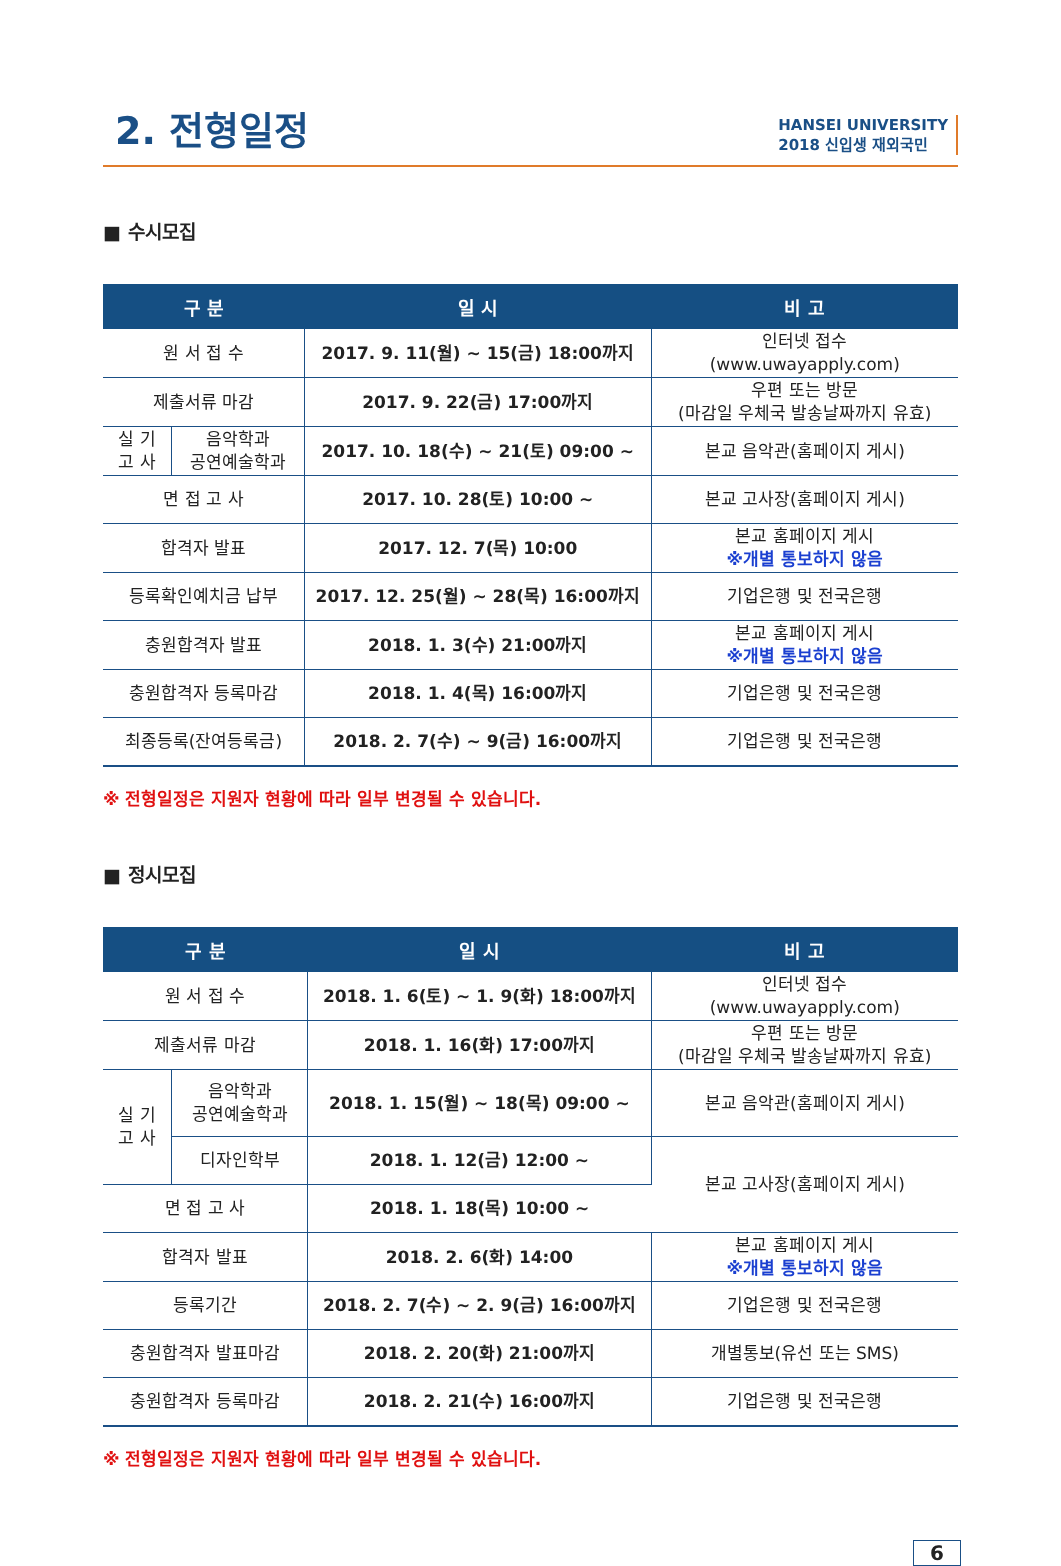2. 전형일정
HANSEI UNIVERSITY
2018 신입생 재외국민
■ 수시모집
| 구 분 | | 일 시 | 비 고 |
| --- | --- | --- | --- |
| 원 서 접 수 | | 2017. 9. 11(월) ~ 15(금) 18:00까지 | 인터넷 접수 (www.uwayapply.com) |
| 제출서류 마감 | | 2017. 9. 22(금) 17:00까지 | 우편 또는 방문 (마감일 우체국 발송날짜까지 유효) |
| 실 기 고 사 | 음악학과 공연예술학과 | 2017. 10. 18(수) ~ 21(토) 09:00 ~ | 본교 음악관(홈페이지 게시) |
| 면 접 고 사 | | 2017. 10. 28(토) 10:00 ~ | 본교 고사장(홈페이지 게시) |
| 합격자 발표 | | 2017. 12. 7(목) 10:00 | 본교 홈페이지 게시 ※개별 통보하지 않음 |
| 등록확인예치금 납부 | | 2017. 12. 25(월) ~ 28(목) 16:00까지 | 기업은행 및 전국은행 |
| 충원합격자 발표 | | 2018. 1. 3(수) 21:00까지 | 본교 홈페이지 게시 ※개별 통보하지 않음 |
| 충원합격자 등록마감 | | 2018. 1. 4(목) 16:00까지 | 기업은행 및 전국은행 |
| 최종등록(잔여등록금) | | 2018. 2. 7(수) ~ 9(금) 16:00까지 | 기업은행 및 전국은행 |
※ 전형일정은 지원자 현황에 따라 일부 변경될 수 있습니다.
■ 정시모집
| 구 분 | | 일 시 | 비 고 |
| --- | --- | --- | --- |
| 원 서 접 수 | | 2018. 1. 6(토) ~ 1. 9(화) 18:00까지 | 인터넷 접수 (www.uwayapply.com) |
| 제출서류 마감 | | 2018. 1. 16(화) 17:00까지 | 우편 또는 방문 (마감일 우체국 발송날짜까지 유효) |
| 실 기 고 사 | 음악학과 공연예술학과 | 2018. 1. 15(월) ~ 18(목) 09:00 ~ | 본교 음악관(홈페이지 게시) |
| | 디자인학부 | 2018. 1. 12(금) 12:00 ~ | 본교 고사장(홈페이지 게시) |
| 면 접 고 사 | | 2018. 1. 18(목) 10:00 ~ | |
| 합격자 발표 | | 2018. 2. 6(화) 14:00 | 본교 홈페이지 게시 ※개별 통보하지 않음 |
| 등록기간 | | 2018. 2. 7(수) ~ 2. 9(금) 16:00까지 | 기업은행 및 전국은행 |
| 충원합격자 발표마감 | | 2018. 2. 20(화) 21:00까지 | 개별통보(유선 또는 SMS) |
| 충원합격자 등록마감 | | 2018. 2. 21(수) 16:00까지 | 기업은행 및 전국은행 |
※ 전형일정은 지원자 현황에 따라 일부 변경될 수 있습니다.
6